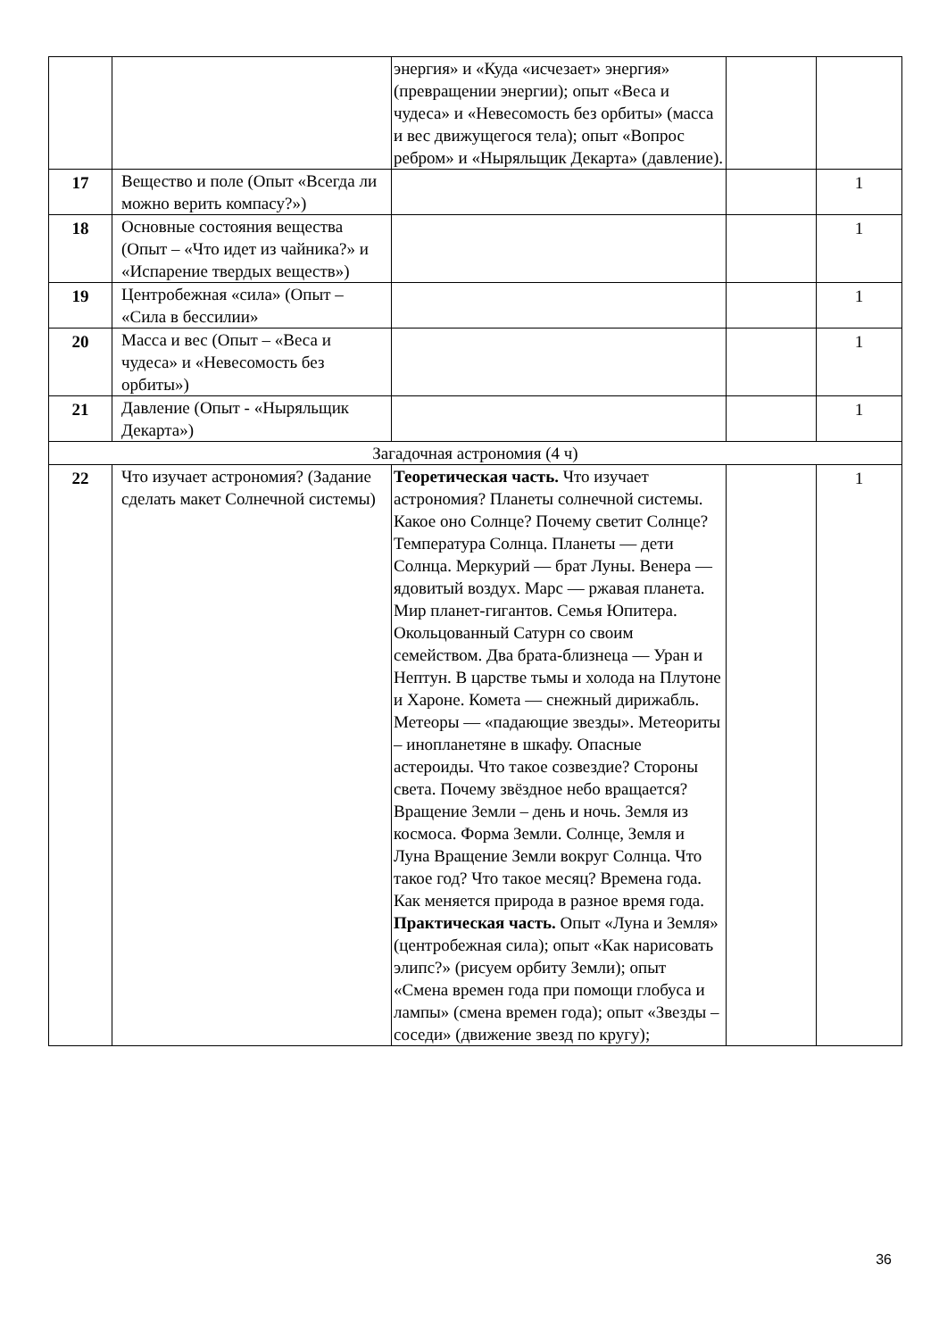| | | энергия» и «Куда «исчезает» энергия» (превращении энергии); опыт «Веса и чудеса» и «Невесомость без орбиты» (масса и вес движущегося тела); опыт «Вопрос ребром» и «Ныряльщик Декарта» (давление). | | |
| 17 | Вещество и поле (Опыт «Всегда ли можно верить компасу?») | | | 1 |
| 18 | Основные состояния вещества (Опыт – «Что идет из чайника?» и «Испарение твердых веществ») | | | 1 |
| 19 | Центробежная «сила» (Опыт – «Сила в бессилии» | | | 1 |
| 20 | Масса и вес (Опыт – «Веса и чудеса» и «Невесомость без орбиты») | | | 1 |
| 21 | Давление (Опыт - «Ныряльщик Декарта») | | | 1 |
| Загадочная астрономия (4 ч) | | | | |
| 22 | Что изучает астрономия? (Задание сделать макет Солнечной системы) | Теоретическая часть. Что изучает астрономия? Планеты солнечной системы. Какое оно Солнце? Почему светит Солнце? Температура Солнца. Планеты — дети Солнца. Меркурий — брат Луны. Венера — ядовитый воздух. Марс — ржавая планета. Мир планет-гигантов. Семья Юпитера. Окольцованный Сатурн со своим семейством. Два брата-близнеца — Уран и Нептун. В царстве тьмы и холода на Плутоне и Хароне. Комета — снежный дирижабль. Метеоры — «падающие звезды». Метеориты – инопланетяне в шкафу. Опасные астероиды. Что такое созвездие? Стороны света. Почему звёздное небо вращается? Вращение Земли – день и ночь. Земля из космоса. Форма Земли. Солнце, Земля и Луна Вращение Земли вокруг Солнца. Что такое год? Что такое месяц? Времена года. Как меняется природа в разное время года. Практическая часть. Опыт «Луна и Земля» (центробежная сила); опыт «Как нарисовать элипс?» (рисуем орбиту Земли); опыт «Смена времен года при помощи глобуса и лампы» (смена времен года); опыт «Звезды – соседи» (движение звезд по кругу); | | 1 |
36